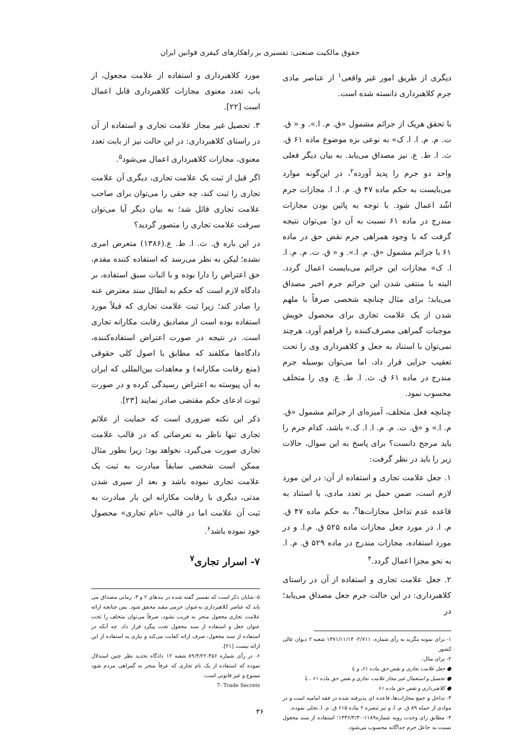حقوق مالکیت صنعتی: تفسیری بر راهکارهای کیفری قوانین ایران
دیگری از طریق امور غیر واقعی<sup>۱</sup> از عناصر مادی جرم کلاهبرداری دانسته شده است.
با تحقق هریک از جرائم مشمول «ق. م. ا.». و « ق. ت. م. م. ا. ا. ک» به نوعی بزه موضوع ماده ۶۱ ق. ث. ا. ط. ع. نیز مصداق می‌یابد. به بیان دیگر فعلی واحد دو جرم را پدید آورده<sup>۲</sup>، در این‌گونه موارد می‌بایست به حکم ماده ۴۷ ق. م. ا. ا. مجازات جرم اشّد اعمال شود. با توجه به پائین بودن مجازات مندرج در ماده ۶۱ نسبت به آن دو؛ می‌توان نتیجه گرفت که با وجود همراهی جرم نقض حق در ماده ۶۱ با جرائم مشمول «ق. م. ا.». و « ق. ت. م. م. ا. ا. ک» مجازات این جرائم می‌بایست اعمال گردد. البته با منتفی شدن این جرائم جرم اخیر مصداق می‌یابد؛ برای مثال چنانچه شخصی صرفاً با ملهم شدن از یک علامت تجاری برای محصول خویش موجبات گمراهی مصرف‌کننده را فراهم آورد، هرچند نمی‌توان با استناد به جعل و کلاهبرداری وی را تحت تعقیب جزایی قرار داد، اما می‌توان بوسیله جرم مندرج در ماده ۶۱ ق. ث. ا. ط. ع. وی را متخلف محسوب نمود.
چنانچه فعل متخلف، آمیزه‌ای از جرائم مشمول «ق. م. ا.» و «ق. ت. م. م. ا. ا. ک.» باشد، کدام جرم را باید مرجح دانست؟ برای پاسخ به این سوال، حالات زیر را باید در نظر گرفت:
۱. جعل علامت تجاری و استفاده از آن: در این مورد لازم است، ضمن حمل بر تعدد مادی، با استناد به قاعده عدم تداخل مجازات‌ها<sup>۳</sup>، به حکم ماده ۴۷ ق. م. ا. در مورد جعل مجازات ماده ۵۲۵ ق. م.ا. و در مورد استفاده، مجازات مندرج در ماده ۵۲۹ ق. م. ا. به نحو مجزا اعمال گردد.<sup>۴</sup>
۲. جعل علامت تجاری و استفاده از آن در راستای کلاهبرداری: در این حالت جرم جعل مصداق می‌یابد؛ در
۱- برای نمونه بنگرید به رأی شماره: ۲/۷۱۱- ۱۳۷۱/۱۱/۱۴ شعبه ۲ دیوان عالی کشور
۲- برای مثال:
● جعل علامت تجاری و نقض حق ماده ۶۱، و یا
● تحصیل و استعمال غیر مجاز علامت تجاری و نقض حق ماده ۶۱ ، یا
● کلاهبرداری و نقض حق ماده ۶۱
۳- تداخل و جمع مجازات‌ها، قاعده ای پذیرفته شده در فقه امامیه است و در موادی از جمله ۸۹ ق. م. ا. و نیز تبصره ۲ ماده ۶۱۵ ق. م. ا. تجلی نموده.
۴- مطابق رای وحدت رویه شماره۱۱۸۹-۱۳۳۶/۳/۳۰؛ استفاده از سند مجعول نسبت به جاعل جرم جداگانه محسوب می‌شود.
مورد کلاهبرداری و استفاده از علامت مجعول، از باب تعدد معنوی مجازات کلاهبرداری قابل اعمال است [۲۲].
۳. تحصیل غیر مجاز علامت تجاری و استفاده از آن در راستای کلاهبرداری: در این حالت نیز از بابت تعدد معنوی، مجازات کلاهبرداری اعمال می‌شود<sup>۵</sup>.
اگر قبل از ثبت یک علامت تجاری، دیگری آن علامت تجاری را ثبت کند، چه حقی را می‌توان برای صاحب علامت تجاری قائل شد؛ به بیان دیگر آیا می‌توان سرقت علامت تجاری را متصور گردید؟
در این باره ق. ث. ا. ط. ع.(۱۳۸۶) متعرض امری نشده؛ لیکن به نظر می‌رسد که استفاده کننده مقدم، حق اعتراض را دارا بوده و با اثبات سبق استفاده، بر دادگاه لازم است که حکم به ابطال سند معترض عنه را صادر کند؛ زیرا ثبت علامت تجاری که قبلاً مورد استفاده بوده است از مصادیق رقابت مکارانه تجاری است. در نتیجه در صورت اعتراض استفاده‌کننده، دادگاه‌ها مکلفند که مطابق با اصول کلی حقوقی (منع رقابت مکارانه) و معاهدات بین‌المللی که ایران به آن پیوسته به اعتراض رسیدگی کرده و در صورت ثبوت ادعای حکم مقتضی صادر نمایند [۲۳].
ذکر این نکته ضروری است که حمایت از علائم تجاری تنها ناظر به تعرضاتی که در قالب علامت تجاری صورت می‌گیرد، نخواهد بود؛ زیرا بطور مثال ممکن است شخصی سابقاً مبادرت به ثبت یک علامت تجاری نموده باشد و بعد از سپری شدن مدتی، دیگری با رقابت مکارانه این بار مبادرت به ثبت آن علامت اما در قالب «نام تجاری» محصول خود نموده باشد<sup>۶</sup>.
۷- اسرار تجاری<sup>۷</sup>
۵- شایان ذکر است که تفسیر گفته شده در بندهای ۲ و ۳، زمانی مصداق می یابد که عناصر کلاهبرداری به‌عنوان جرمی مقید محقق شود. پس چنانچه ارائه علامت تجاری مجعول منجر به فریب نشود، صرفاً می‌توان متخلف را تحت عنوان جعل و استفاده از سند مجعول تحت پیگرد قرار داد. چه آنکه در استفاده از سند مجعول، صرف ارائه کفایت می‌کند و نیازی به استفاده از این ارائه نیست [۲۱].
۶- در رأی شماره ۴۵۶-۸۹/۴/۲۲ شعبه ۱۲ دادگاه تجدید نظر چنین استدلال نموده که استفاده از یک نام تجاری که عرفاً منجر به گمراهی مردم شود ممنوع و غیر قانونی است.
7- Trade Secrets
۳۶